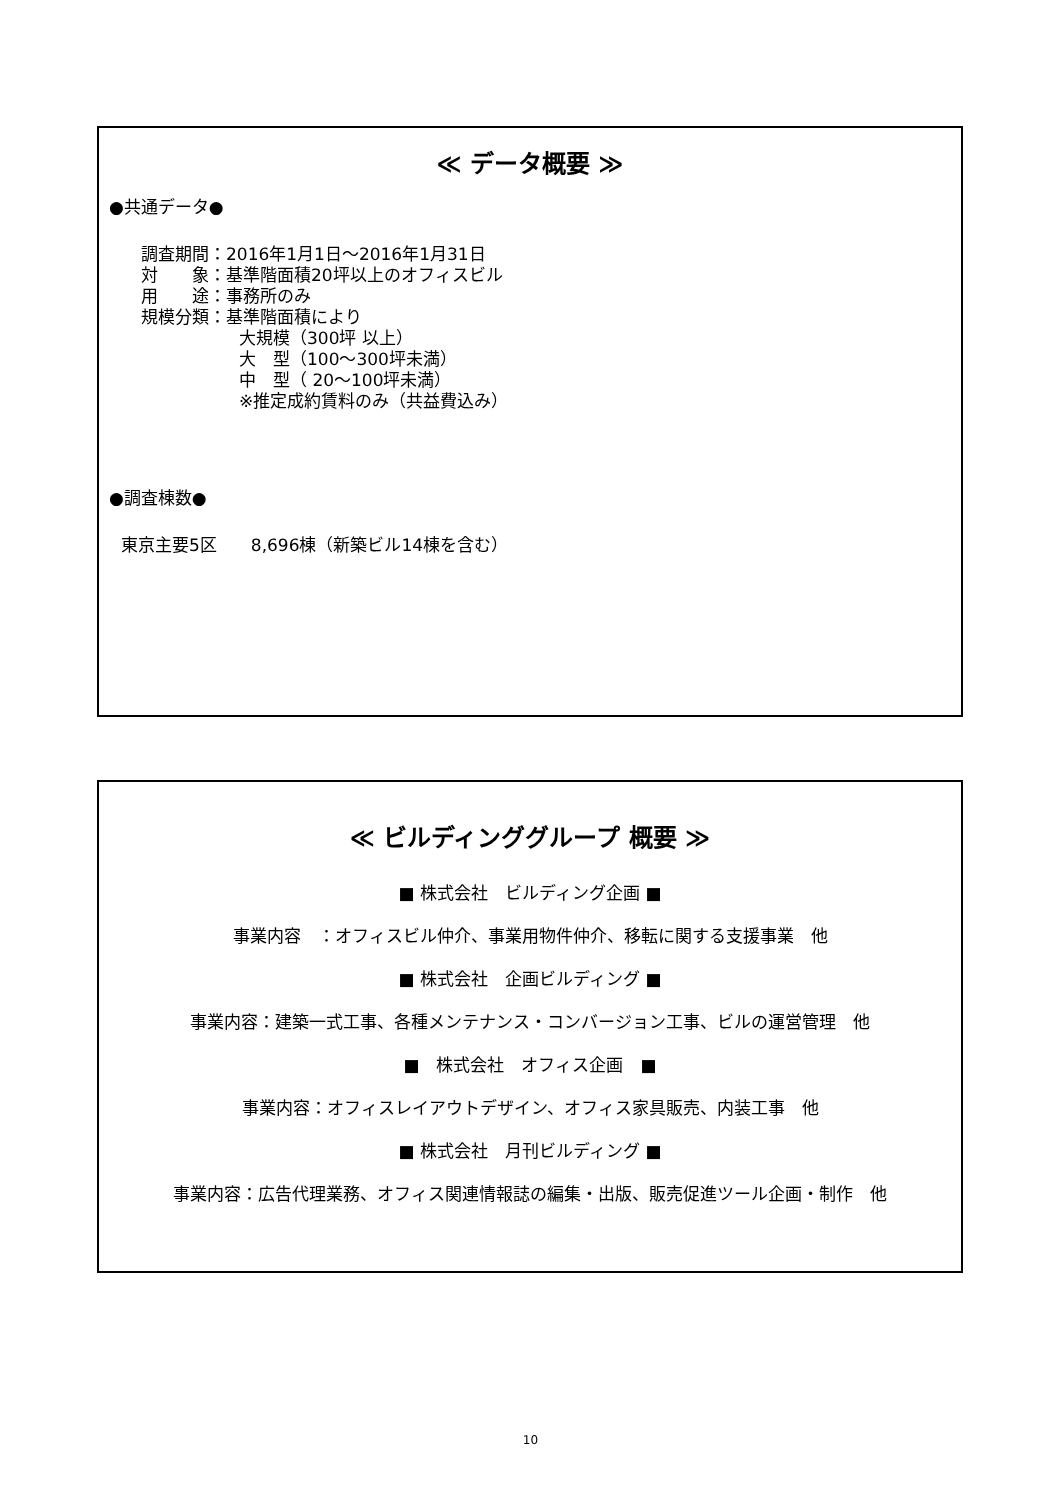≪ データ概要 ≫
●共通データ●
調査期間：2016年1月1日～2016年1月31日
対　　象：基準階面積20坪以上のオフィスビル
用　　途：事務所のみ
規模分類：基準階面積により
大規模（300坪 以上）
大　型（100～300坪未満）
中　型（ 20～100坪未満）
※推定成約賃料のみ（共益費込み）
●調査棟数●
東京主要5区　　8,696棟（新築ビル14棟を含む）
≪ ビルディンググループ 概要 ≫
■ 株式会社　ビルディング企画 ■
事業内容　：オフィスビル仲介、事業用物件仲介、移転に関する支援事業　他
■ 株式会社　企画ビルディング ■
事業内容：建築一式工事、各種メンテナンス・コンバージョン工事、ビルの運営管理　他
■　株式会社　オフィス企画　■
事業内容：オフィスレイアウトデザイン、オフィス家具販売、内装工事　他
■ 株式会社　月刊ビルディング ■
事業内容：広告代理業務、オフィス関連情報誌の編集・出版、販売促進ツール企画・制作　他
10